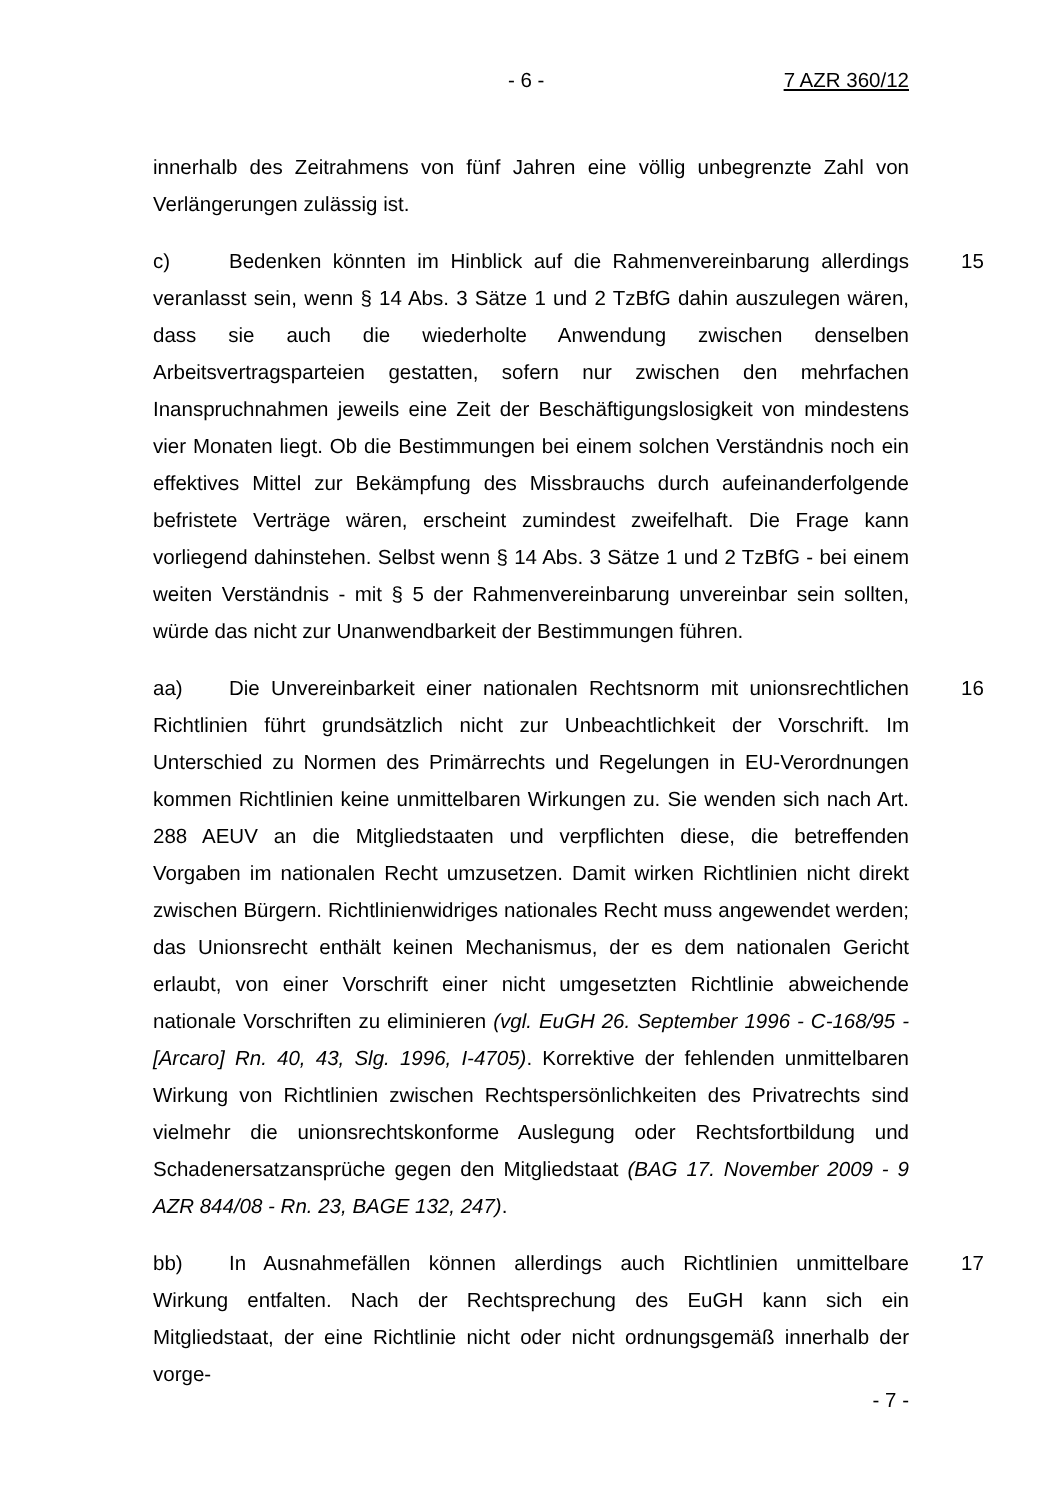- 6 - 7 AZR 360/12
innerhalb des Zeitrahmens von fünf Jahren eine völlig unbegrenzte Zahl von Verlängerungen zulässig ist.
c) Bedenken könnten im Hinblick auf die Rahmenvereinbarung allerdings veranlasst sein, wenn § 14 Abs. 3 Sätze 1 und 2 TzBfG dahin auszulegen wären, dass sie auch die wiederholte Anwendung zwischen denselben Arbeitsvertragsparteien gestatten, sofern nur zwischen den mehrfachen Inanspruchnahmen jeweils eine Zeit der Beschäftigungslosigkeit von mindestens vier Monaten liegt. Ob die Bestimmungen bei einem solchen Verständnis noch ein effektives Mittel zur Bekämpfung des Missbrauchs durch aufeinanderfolgende befristete Verträge wären, erscheint zumindest zweifelhaft. Die Frage kann vorliegend dahinstehen. Selbst wenn § 14 Abs. 3 Sätze 1 und 2 TzBfG - bei einem weiten Verständnis - mit § 5 der Rahmenvereinbarung unvereinbar sein sollten, würde das nicht zur Unanwendbarkeit der Bestimmungen führen. 15
aa) Die Unvereinbarkeit einer nationalen Rechtsnorm mit unionsrechtlichen Richtlinien führt grundsätzlich nicht zur Unbeachtlichkeit der Vorschrift. Im Unterschied zu Normen des Primärrechts und Regelungen in EU-Verordnungen kommen Richtlinien keine unmittelbaren Wirkungen zu. Sie wenden sich nach Art. 288 AEUV an die Mitgliedstaaten und verpflichten diese, die betreffenden Vorgaben im nationalen Recht umzusetzen. Damit wirken Richtlinien nicht direkt zwischen Bürgern. Richtlinienwidriges nationales Recht muss angewendet werden; das Unionsrecht enthält keinen Mechanismus, der es dem nationalen Gericht erlaubt, von einer Vorschrift einer nicht umgesetzten Richtlinie abweichende nationale Vorschriften zu eliminieren (vgl. EuGH 26. September 1996 - C-168/95 - [Arcaro] Rn. 40, 43, Slg. 1996, I-4705). Korrektive der fehlenden unmittelbaren Wirkung von Richtlinien zwischen Rechtspersönlichkeiten des Privatrechts sind vielmehr die unionsrechtskonforme Auslegung oder Rechtsfortbildung und Schadenersatzansprüche gegen den Mitgliedstaat (BAG 17. November 2009 - 9 AZR 844/08 - Rn. 23, BAGE 132, 247). 16
bb) In Ausnahmefällen können allerdings auch Richtlinien unmittelbare Wirkung entfalten. Nach der Rechtsprechung des EuGH kann sich ein Mitgliedstaat, der eine Richtlinie nicht oder nicht ordnungsgemäß innerhalb der vorge- 17
- 7 -